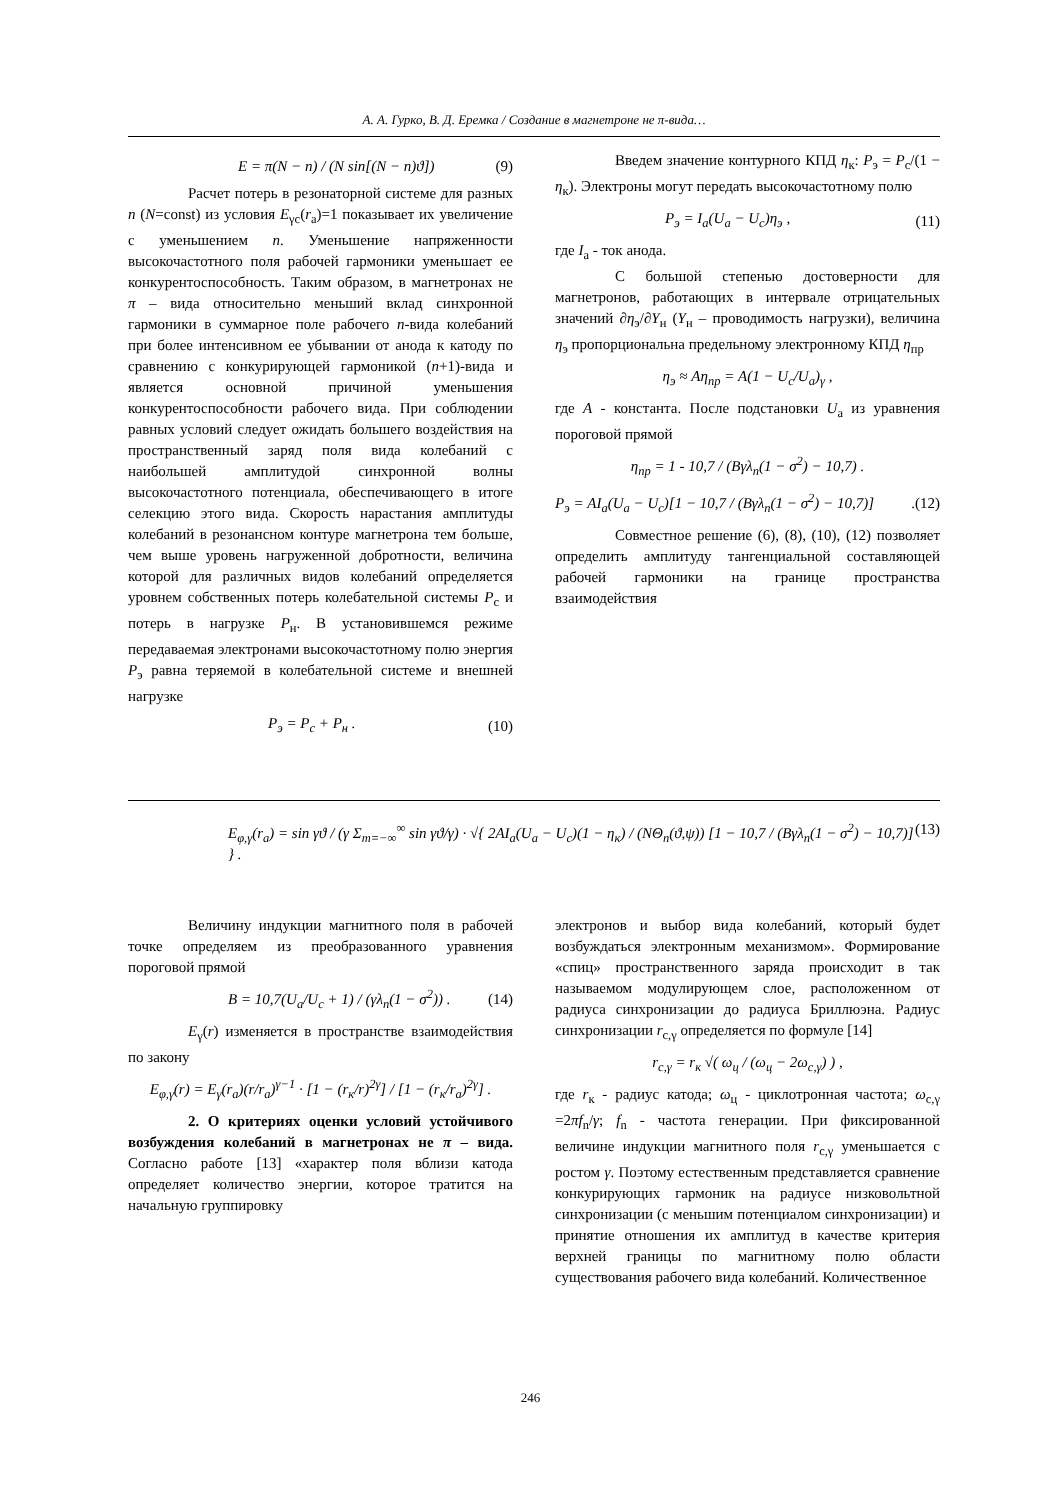А. А. Гурко, В. Д. Еремка / Создание в магнетроне не π-вида…
E = π(N − n) / (N sin[(N − n)ϑ]) (9)
Расчет потерь в резонаторной системе для разных n (N=const) из условия E<sub>γc</sub>(r<sub>a</sub>)=1 показывает их увеличение с уменьшением n. Уменьшение напряженности высокочастотного поля рабочей гармоники уменьшает ее конкурентоспособность. Таким образом, в магнетронах не π – вида относительно меньший вклад синхронной гармоники в суммарное поле рабочего n-вида колебаний при более интенсивном ее убывании от анода к катоду по сравнению с конкурирующей гармоникой (n+1)-вида и является основной причиной уменьшения конкурентоспособности рабочего вида. При соблюдении равных условий следует ожидать большего воздействия на пространственный заряд поля вида колебаний с наибольшей амплитудой синхронной волны высокочастотного потенциала, обеспечивающего в итоге селекцию этого вида. Скорость нарастания амплитуды колебаний в резонансном контуре магнетрона тем больше, чем выше уровень нагруженной добротности, величина которой для различных видов колебаний определяется уровнем собственных потерь колебательной системы P<sub>c</sub> и потерь в нагрузке P<sub>н</sub>. В установившемся режиме передаваемая электронами высокочастотному полю энергия P<sub>э</sub> равна теряемой в колебательной системе и внешней нагрузке
P<sub>э</sub> = P<sub>c</sub> + P<sub>н</sub> . (10)
Введем значение контурного КПД η<sub>к</sub>: P<sub>э</sub> = P<sub>c</sub>/(1 − η<sub>к</sub>). Электроны могут передать высокочастотному полю
P<sub>э</sub> = I<sub>a</sub>(U<sub>a</sub> − U<sub>c</sub>)η<sub>э</sub> , (11)
где I<sub>a</sub> - ток анода.
С большой степенью достоверности для магнетронов, работающих в интервале отрицательных значений ∂η<sub>э</sub>/∂Y<sub>н</sub> (Y<sub>н</sub> – проводимость нагрузки), величина η<sub>э</sub> пропорциональна предельному электронному КПД η<sub>пр</sub>
η<sub>э</sub> ≈ Aη<sub>пр</sub> = A(1 − U<sub>c</sub>/U<sub>a</sub>)<sub>γ</sub> ,
где A - константа. После подстановки U<sub>a</sub> из уравнения пороговой прямой
η<sub>пр</sub> = 1 - 10,7 / (Bγλ<sub>n</sub>(1 − σ<sup>2</sup>) − 10,7) .
P<sub>э</sub> = AI<sub>a</sub>(U<sub>a</sub> − U<sub>c</sub>)[1 − 10,7 / (Bγλ<sub>n</sub>(1 − σ<sup>2</sup>) − 10,7)].(12)
Совместное решение (6), (8), (10), (12) позволяет определить амплитуду тангенциальной составляющей рабочей гармоники на границе пространства взаимодействия
E<sub>φ,γ</sub>(r<sub>a</sub>) = sin γϑ / (γ Σ<sub>m=−∞</sub><sup>∞</sup> sin γϑ/γ) · √{ 2AI<sub>a</sub>(U<sub>a</sub> − U<sub>c</sub>)(1 − η<sub>к</sub>) / (NΘ<sub>n</sub>(ϑ,ψ)) [1 − 10,7 / (Bγλ<sub>n</sub>(1 − σ<sup>2</sup>) − 10,7)] } . (13)
Величину индукции магнитного поля в рабочей точке определяем из преобразованного уравнения пороговой прямой
B = 10,7(U<sub>a</sub>/U<sub>c</sub> + 1) / (γλ<sub>n</sub>(1 − σ<sup>2</sup>)) . (14)
E<sub>γ</sub>(r) изменяется в пространстве взаимодействия по закону
E<sub>φ,γ</sub>(r) = E<sub>γ</sub>(r<sub>a</sub>)(r/r<sub>a</sub>)<sup>γ−1</sup> · [1 − (r<sub>к</sub>/r)<sup>2γ</sup>] / [1 − (r<sub>к</sub>/r<sub>a</sub>)<sup>2γ</sup>] .
2. О критериях оценки условий устойчивого возбуждения колебаний в магнетронах не π – вида. Согласно работе [13] «характер поля вблизи катода определяет количество энергии, которое тратится на начальную группировку
электронов и выбор вида колебаний, который будет возбуждаться электронным механизмом». Формирование «спиц» пространственного заряда происходит в так называемом модулирующем слое, расположенном от радиуса синхронизации до радиуса Бриллюэна. Радиус синхронизации r<sub>c,γ</sub> определяется по формуле [14]
r<sub>c,γ</sub> = r<sub>к</sub> √( ω<sub>ц</sub> / (ω<sub>ц</sub> − 2ω<sub>c,γ</sub>) ) ,
где r<sub>к</sub> - радиус катода; ω<sub>ц</sub> - циклотронная частота; ω<sub>c,γ</sub> =2πf<sub>n</sub>/γ; f<sub>n</sub> - частота генерации. При фиксированной величине индукции магнитного поля r<sub>c,γ</sub> уменьшается с ростом γ. Поэтому естественным представляется сравнение конкурирующих гармоник на радиусе низковольтной синхронизации (с меньшим потенциалом синхронизации) и принятие отношения их амплитуд в качестве критерия верхней границы по магнитному полю области существования рабочего вида колебаний. Количественное
246